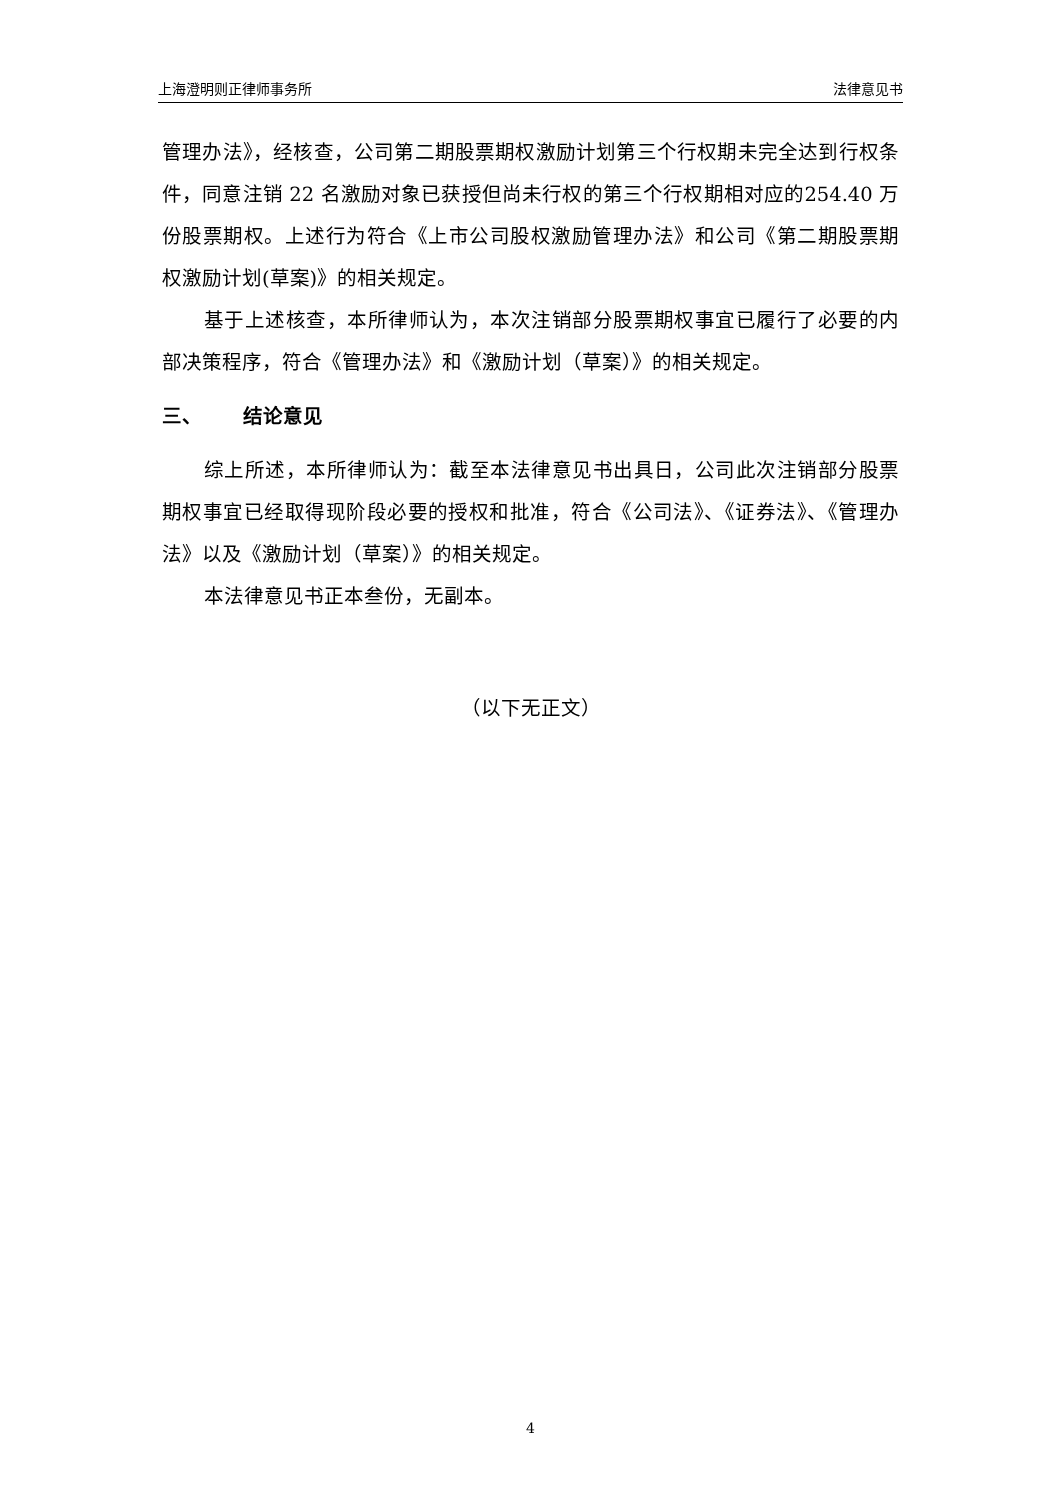上海澄明则正律师事务所 法律意见书
管理办法》，经核查，公司第二期股票期权激励计划第三个行权期未完全达到行权条件，同意注销 22 名激励对象已获授但尚未行权的第三个行权期相对应的254.40 万份股票期权。上述行为符合《上市公司股权激励管理办法》和公司《第二期股票期权激励计划(草案)》的相关规定。
基于上述核查，本所律师认为，本次注销部分股票期权事宜已履行了必要的内部决策程序，符合《管理办法》和《激励计划（草案）》的相关规定。
三、 结论意见
综上所述，本所律师认为：截至本法律意见书出具日，公司此次注销部分股票期权事宜已经取得现阶段必要的授权和批准，符合《公司法》、《证券法》、《管理办法》以及《激励计划（草案）》的相关规定。
本法律意见书正本叁份，无副本。
（以下无正文）
4